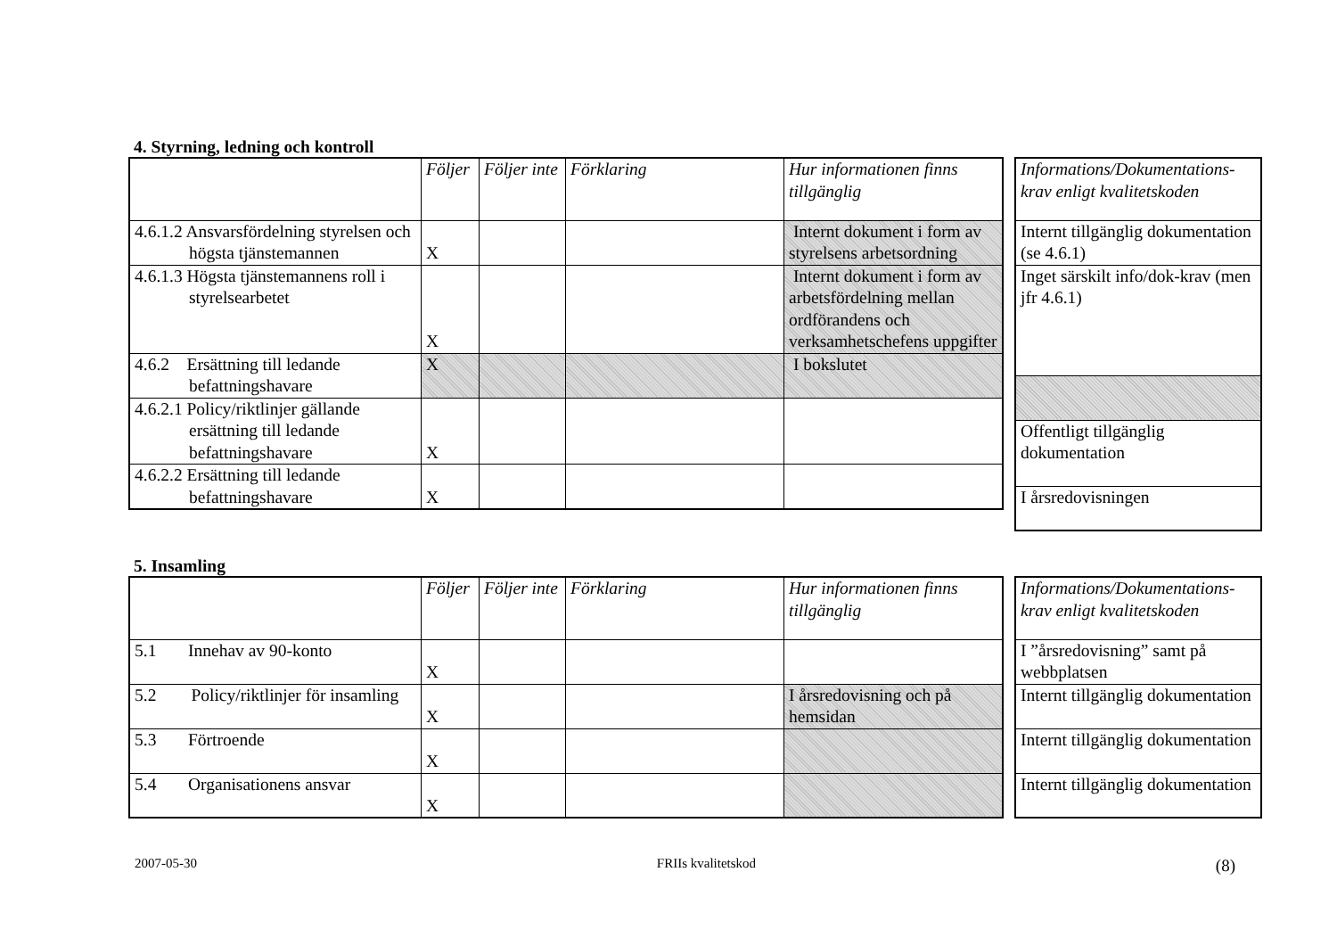4. Styrning, ledning och kontroll
| | Följer | Följer inte | Förklaring | Hur informationen finns tillgänglig |
| 4.6.1.2 Ansvarsfördelning styrelsen och högsta tjänstemannen | X | | | Internt dokument i form av styrelsens arbetsordning |
| 4.6.1.3 Högsta tjänstemannens roll i styrelsearbetet | X | | | Internt dokument i form av arbetsfördelning mellan ordförandens och verksamhetschefens uppgifter |
| 4.6.2 Ersättning till ledande befattningshavare | X | | | I bokslutet |
| 4.6.2.1 Policy/riktlinjer gällande ersättning till ledande befattningshavare | X | | | |
| 4.6.2.2 Ersättning till ledande befattningshavare | X | | | |
| Informations/Dokumentations-krav enligt kvalitetskoden |
| Internt tillgänglig dokumentation (se 4.6.1) |
| Inget särskilt info/dok-krav (men jfr 4.6.1) |
| Offentligt tillgänglig dokumentation |
| I årsredovisningen |
5. Insamling
| | Följer | Följer inte | Förklaring | Hur informationen finns tillgänglig |
| 5.1 Innehav av 90-konto | X | | | |
| 5.2 Policy/riktlinjer för insamling | X | | | I årsredovisning och på hemsidan |
| 5.3 Förtroende | X | | | |
| 5.4 Organisationens ansvar | X | | | |
| Informations/Dokumentations-krav enligt kvalitetskoden |
| I ”årsredovisning” samt på webbplatsen |
| Internt tillgänglig dokumentation |
| Internt tillgänglig dokumentation |
| Internt tillgänglig dokumentation |
2007-05-30 FRIIs kvalitetskod (8)